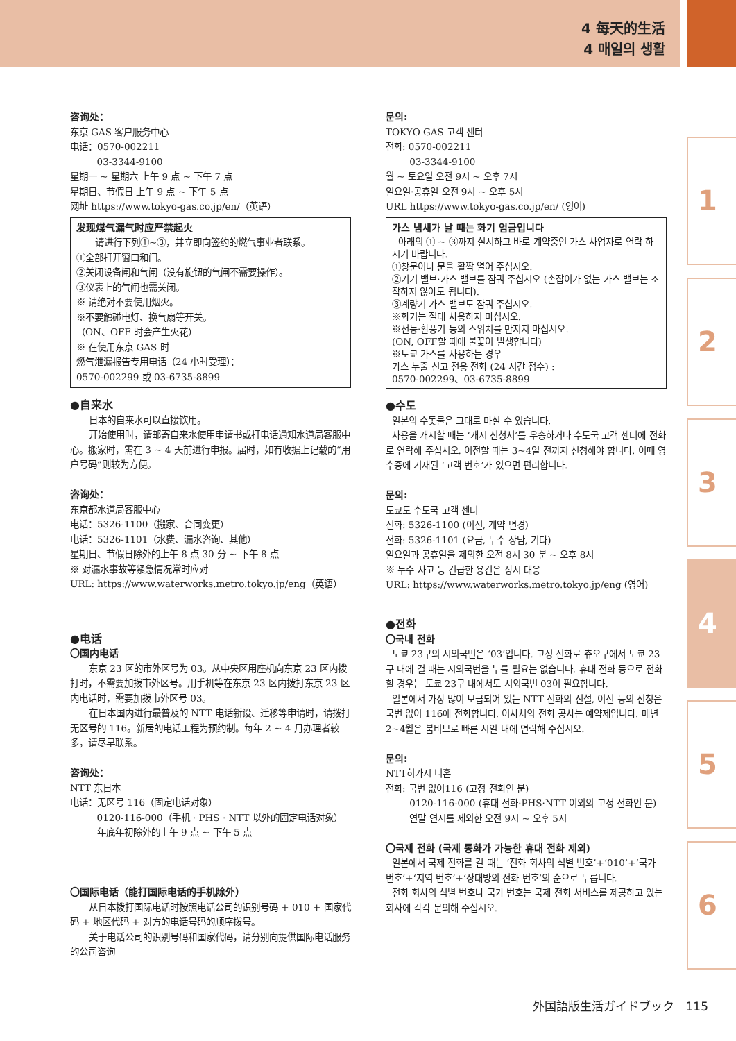4 每天的生活
4 매일의 생활
咨询处：
东京 GAS 客户服务中心
电话：0570-002211
03-3344-9100
星期一 ~ 星期六 上午 9 点 ~ 下午 7 点
星期日、节假日 上午 9 点 ~ 下午 5 点
网址 https://www.tokyo-gas.co.jp/en/（英语）
发现煤气漏气时应严禁起火
请进行下列①~③，并立即向签约的燃气事业者联系。
①全部打开窗口和门。
②关闭设备闸和气闸（没有旋钮的气闸不需要操作）。
③仪表上的气闸也需关闭。
※ 请绝对不要使用烟火。
※不要触碰电灯、换气扇等开关。
（ON、OFF 时会产生火花）
※ 在使用东京 GAS 时
燃气泄漏报告专用电话（24 小时受理）：
0570-002299 或 03-6735-8899
●自来水
日本的自来水可以直接饮用。
开始使用时，请邮寄自来水使用申请书或打电话通知水道局客服中心。搬家时，需在 3 ~ 4 天前进行申报。届时，如有收据上记载的“用户号码”则较为方便。
咨询处：
东京都水道局客服中心
电话：5326-1100（搬家、合同变更）
电话：5326-1101（水费、漏水咨询、其他）
星期日、节假日除外的上午 8 点 30 分 ~ 下午 8 点
※ 对漏水事故等紧急情况常时应对
URL: https://www.waterworks.metro.tokyo.jp/eng（英语）
●电话
〇国内电话
东京 23 区的市外区号为 03。从中央区用座机向东京 23 区内拨打时，不需要加拨市外区号。用手机等在东京 23 区内拨打东京 23 区内电话时，需要加拨市外区号 03。
在日本国内进行最普及的 NTT 电话新设、迁移等申请时，请拨打无区号的 116。新居的电话工程为预约制。每年 2 ~ 4 月办理者较多，请尽早联系。
咨询处：
NTT 东日本
电话：无区号 116（固定电话对象）
0120-116-000（手机 · PHS · NTT 以外的固定电话对象）
年底年初除外的上午 9 点 ~ 下午 5 点
〇国际电话（能打国际电话的手机除外）
从日本拨打国际电话时按照电话公司的识别号码 + 010 + 国家代码 + 地区代码 + 对方的电话号码的顺序拨号。
关于电话公司的识别号码和国家代码，请分别向提供国际电话服务的公司咨询
문의:
TOKYO GAS 고객 센터
전화: 0570-002211
03-3344-9100
월 ~ 토요일 오전 9시 ~ 오후 7시
일요일·공휴일 오전 9시 ~ 오후 5시
URL https://www.tokyo-gas.co.jp/en/ (영어)
가스 냄새가 날 때는 화기 엄금입니다
아래의 ① ~ ③까지 실시하고 바로 계약중인 가스 사업자로 연락 하시기 바랍니다.
①창문이나 문을 활짝 열어 주십시오.
②기기 밸브·가스 밸브를 잠궈 주십시오 (손잡이가 없는 가스 밸브는 조작하지 않아도 됩니다).
③계량기 가스 밸브도 잠궈 주십시오.
※화기는 절대 사용하지 마십시오.
※전등·환풍기 등의 스위치를 만지지 마십시오.
(ON, OFF할 때에 불꽃이 발생합니다)
※도쿄 가스를 사용하는 경우
가스 누출 신고 전용 전화 (24 시간 접수) :
0570-002299、03-6735-8899
●수도
일본의 수돗물은 그대로 마실 수 있습니다.
사용을 개시할 때는 ‘개시 신청서’를 우송하거나 수도국 고객 센터에 전화로 연락해 주십시오. 이전할 때는 3~4일 전까지 신청해야 합니다. 이때 영수증에 기재된 ‘고객 번호’가 있으면 편리합니다.
문의:
도쿄도 수도국 고객 센터
전화: 5326-1100 (이전, 계약 변경)
전화: 5326-1101 (요금, 누수 상담, 기타)
일요일과 공휴일을 제외한 오전 8시 30 분 ~ 오후 8시
※ 누수 사고 등 긴급한 용건은 상시 대응
URL: https://www.waterworks.metro.tokyo.jp/eng (영어)
●전화
〇국내 전화
도쿄 23구의 시외국번은 ‘03’입니다. 고정 전화로 츄오구에서 도쿄 23구 내에 걸 때는 시외국번을 누를 필요는 없습니다. 휴대 전화 등으로 전화할 경우는 도쿄 23구 내에서도 시외국번 03이 필요합니다.
일본에서 가장 많이 보급되어 있는 NTT 전화의 신설, 이전 등의 신청은 국번 없이 116에 전화합니다. 이사처의 전화 공사는 예약제입니다. 매년 2~4월은 붐비므로 빠른 시일 내에 연락해 주십시오.
문의:
NTT히가시 니혼
전화: 국번 없이116 (고정 전화인 분)
0120-116-000 (휴대 전화·PHS·NTT 이외의 고정 전화인 분)
연말 연시를 제외한 오전 9시 ~ 오후 5시
〇국제 전화 (국제 통화가 가능한 휴대 전화 제외)
일본에서 국제 전화를 걸 때는 ‘전화 회사의 식별 번호’+‘010’+‘국가 번호’+‘지역 번호’+‘상대방의 전화 번호’의 순으로 누릅니다.
전화 회사의 식별 번호나 국가 번호는 국제 전화 서비스를 제공하고 있는 회사에 각각 문의해 주십시오.
1
2
3
4
5
6
外国語版生活ガイドブック 115